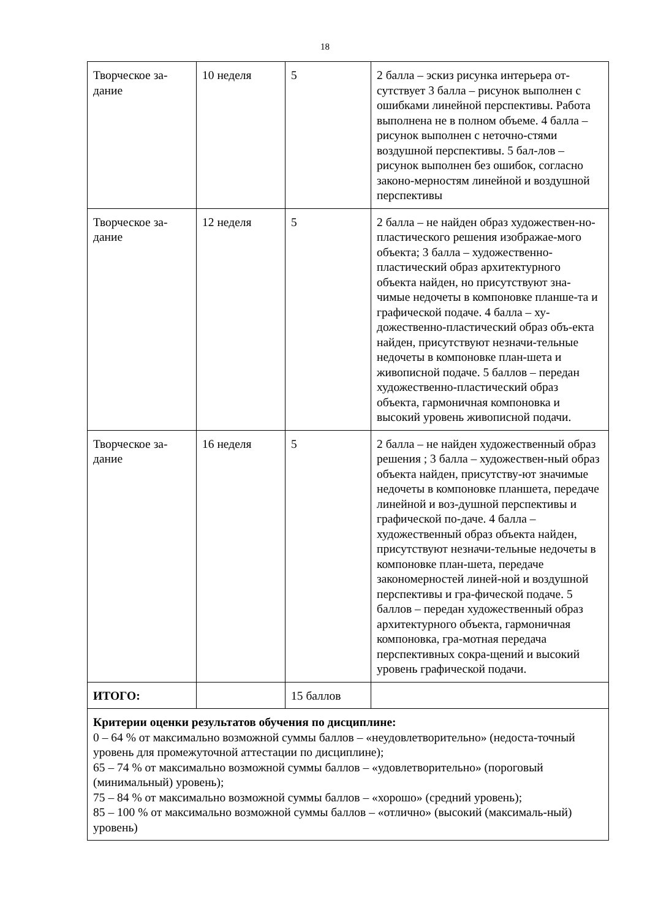18
| Творческое за-дание | 10 неделя | 5 | 2 балла – эскиз рисунка интерьера от-сутствует 3 балла – рисунок выполнен с ошибками линейной перспективы. Работа выполнена не в полном объеме. 4 балла – рисунок выполнен с неточно-стями воздушной перспективы. 5 бал-лов – рисунок выполнен без ошибок, согласно законо-мерностям линейной и воздушной перспективы |
| Творческое за-дание | 12 неделя | 5 | 2 балла – не найден образ художествен-но-пластического решения изображае-мого объекта; 3 балла – художественно-пластический образ архитектурного объекта найден, но присутствуют зна-чимые недочеты в компоновке планше-та и графической подаче. 4 балла – ху-дожественно-пластический образ объ-екта найден, присутствуют незначи-тельные недочеты в компоновке план-шета и живописной подаче. 5 баллов – передан художественно-пластический образ объекта, гармоничная компоновка и высокий уровень живописной подачи. |
| Творческое за-дание | 16 неделя | 5 | 2 балла – не найден художественный образ решения ; 3 балла – художествен-ный образ объекта найден, присутству-ют значимые недочеты в компоновке планшета, передаче линейной и воз-душной перспективы и графической по-даче. 4 балла – художественный образ объекта найден, присутствуют незначи-тельные недочеты в компоновке план-шета, передаче закономерностей линей-ной и воздушной перспективы и гра-фической подаче. 5 баллов – передан художественный образ архитектурного объекта, гармоничная компоновка, гра-мотная передача перспективных сокра-щений и высокий уровень графической подачи. |
| ИТОГО: | | 15 баллов | |
| Критерии оценки результатов обучения по дисциплине: 0 – 64 % от максимально возможной суммы баллов – «неудовлетворительно» (недоста-точный уровень для промежуточной аттестации по дисциплине); 65 – 74 % от максимально возможной суммы баллов – «удовлетворительно» (пороговый (минимальный) уровень); 75 – 84 % от максимально возможной суммы баллов – «хорошо» (средний уровень); 85 – 100 % от максимально возможной суммы баллов – «отлично» (высокий (максималь-ный) уровень) | | | |